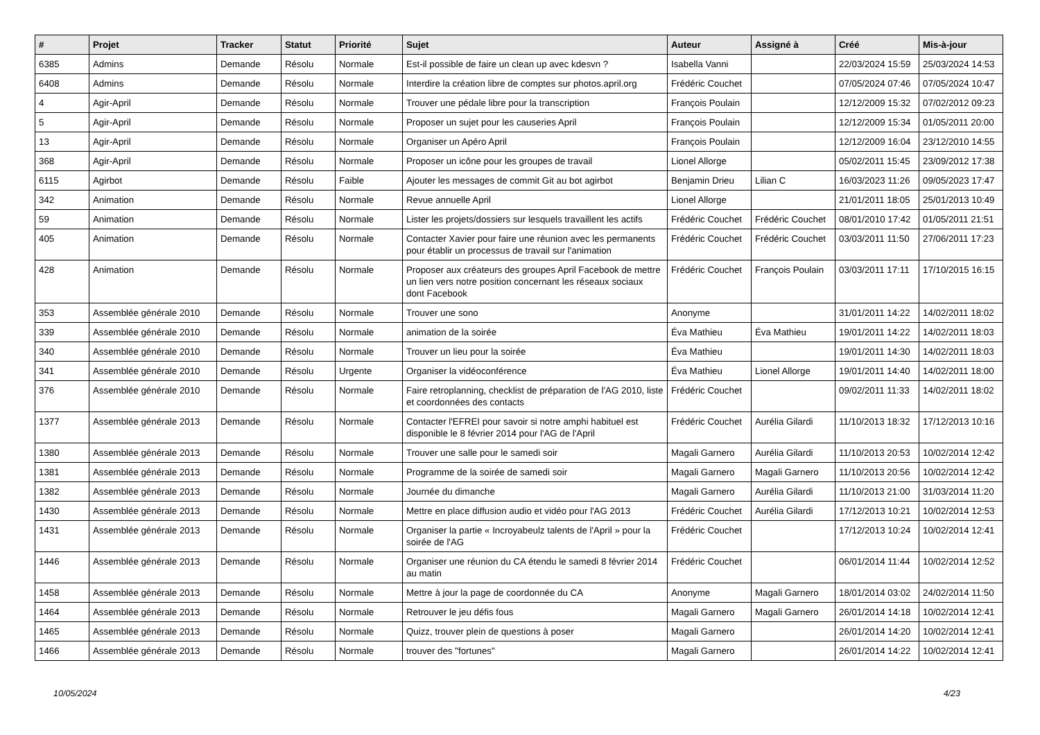| # | Projet | Tracker | Statut | Priorité | Sujet | Auteur | Assigné à | Créé | Mis-à-jour |
| --- | --- | --- | --- | --- | --- | --- | --- | --- | --- |
| 6385 | Admins | Demande | Résolu | Normale | Est-il possible de faire un clean up avec kdesvn ? | Isabella Vanni | | 22/03/2024 15:59 | 25/03/2024 14:53 |
| 6408 | Admins | Demande | Résolu | Normale | Interdire la création libre de comptes sur photos.april.org | Frédéric Couchet | | 07/05/2024 07:46 | 07/05/2024 10:47 |
| 4 | Agir-April | Demande | Résolu | Normale | Trouver une pédale libre pour la transcription | François Poulain | | 12/12/2009 15:32 | 07/02/2012 09:23 |
| 5 | Agir-April | Demande | Résolu | Normale | Proposer un sujet pour les causeries April | François Poulain | | 12/12/2009 15:34 | 01/05/2011 20:00 |
| 13 | Agir-April | Demande | Résolu | Normale | Organiser un Apéro April | François Poulain | | 12/12/2009 16:04 | 23/12/2010 14:55 |
| 368 | Agir-April | Demande | Résolu | Normale | Proposer un icône pour les groupes de travail | Lionel Allorge | | 05/02/2011 15:45 | 23/09/2012 17:38 |
| 6115 | Agirbot | Demande | Résolu | Faible | Ajouter les messages de commit Git au bot agirbot | Benjamin Drieu | Lilian C | 16/03/2023 11:26 | 09/05/2023 17:47 |
| 342 | Animation | Demande | Résolu | Normale | Revue annuelle April | Lionel Allorge | | 21/01/2011 18:05 | 25/01/2013 10:49 |
| 59 | Animation | Demande | Résolu | Normale | Lister les projets/dossiers sur lesquels travaillent les actifs | Frédéric Couchet | Frédéric Couchet | 08/01/2010 17:42 | 01/05/2011 21:51 |
| 405 | Animation | Demande | Résolu | Normale | Contacter Xavier pour faire une réunion avec les permanents pour établir un processus de travail sur l'animation | Frédéric Couchet | Frédéric Couchet | 03/03/2011 11:50 | 27/06/2011 17:23 |
| 428 | Animation | Demande | Résolu | Normale | Proposer aux créateurs des groupes April Facebook de mettre un lien vers notre position concernant les réseaux sociaux dont Facebook | Frédéric Couchet | François Poulain | 03/03/2011 17:11 | 17/10/2015 16:15 |
| 353 | Assemblée générale 2010 | Demande | Résolu | Normale | Trouver une sono | Anonyme | | 31/01/2011 14:22 | 14/02/2011 18:02 |
| 339 | Assemblée générale 2010 | Demande | Résolu | Normale | animation de la soirée | Éva Mathieu | Éva Mathieu | 19/01/2011 14:22 | 14/02/2011 18:03 |
| 340 | Assemblée générale 2010 | Demande | Résolu | Normale | Trouver un lieu pour la soirée | Éva Mathieu | | 19/01/2011 14:30 | 14/02/2011 18:03 |
| 341 | Assemblée générale 2010 | Demande | Résolu | Urgente | Organiser la vidéoconférence | Éva Mathieu | Lionel Allorge | 19/01/2011 14:40 | 14/02/2011 18:00 |
| 376 | Assemblée générale 2010 | Demande | Résolu | Normale | Faire retroplanning, checklist de préparation de l'AG 2010, liste et coordonnées des contacts | Frédéric Couchet | | 09/02/2011 11:33 | 14/02/2011 18:02 |
| 1377 | Assemblée générale 2013 | Demande | Résolu | Normale | Contacter l'EFREI pour savoir si notre amphi habituel est disponible le 8 février 2014 pour l'AG de l'April | Frédéric Couchet | Aurélia Gilardi | 11/10/2013 18:32 | 17/12/2013 10:16 |
| 1380 | Assemblée générale 2013 | Demande | Résolu | Normale | Trouver une salle pour le samedi soir | Magali Garnero | Aurélia Gilardi | 11/10/2013 20:53 | 10/02/2014 12:42 |
| 1381 | Assemblée générale 2013 | Demande | Résolu | Normale | Programme de la soirée de samedi soir | Magali Garnero | Magali Garnero | 11/10/2013 20:56 | 10/02/2014 12:42 |
| 1382 | Assemblée générale 2013 | Demande | Résolu | Normale | Journée du dimanche | Magali Garnero | Aurélia Gilardi | 11/10/2013 21:00 | 31/03/2014 11:20 |
| 1430 | Assemblée générale 2013 | Demande | Résolu | Normale | Mettre en place diffusion audio et vidéo pour l'AG 2013 | Frédéric Couchet | Aurélia Gilardi | 17/12/2013 10:21 | 10/02/2014 12:53 |
| 1431 | Assemblée générale 2013 | Demande | Résolu | Normale | Organiser la partie « Incroyabeulz talents de l'April » pour la soirée de l'AG | Frédéric Couchet | | 17/12/2013 10:24 | 10/02/2014 12:41 |
| 1446 | Assemblée générale 2013 | Demande | Résolu | Normale | Organiser une réunion du CA étendu le samedi 8 février 2014 au matin | Frédéric Couchet | | 06/01/2014 11:44 | 10/02/2014 12:52 |
| 1458 | Assemblée générale 2013 | Demande | Résolu | Normale | Mettre à jour la page de coordonnée du CA | Anonyme | Magali Garnero | 18/01/2014 03:02 | 24/02/2014 11:50 |
| 1464 | Assemblée générale 2013 | Demande | Résolu | Normale | Retrouver le jeu défis fous | Magali Garnero | Magali Garnero | 26/01/2014 14:18 | 10/02/2014 12:41 |
| 1465 | Assemblée générale 2013 | Demande | Résolu | Normale | Quizz, trouver plein de questions à poser | Magali Garnero | | 26/01/2014 14:20 | 10/02/2014 12:41 |
| 1466 | Assemblée générale 2013 | Demande | Résolu | Normale | trouver des "fortunes" | Magali Garnero | | 26/01/2014 14:22 | 10/02/2014 12:41 |
10/05/2024 4/23